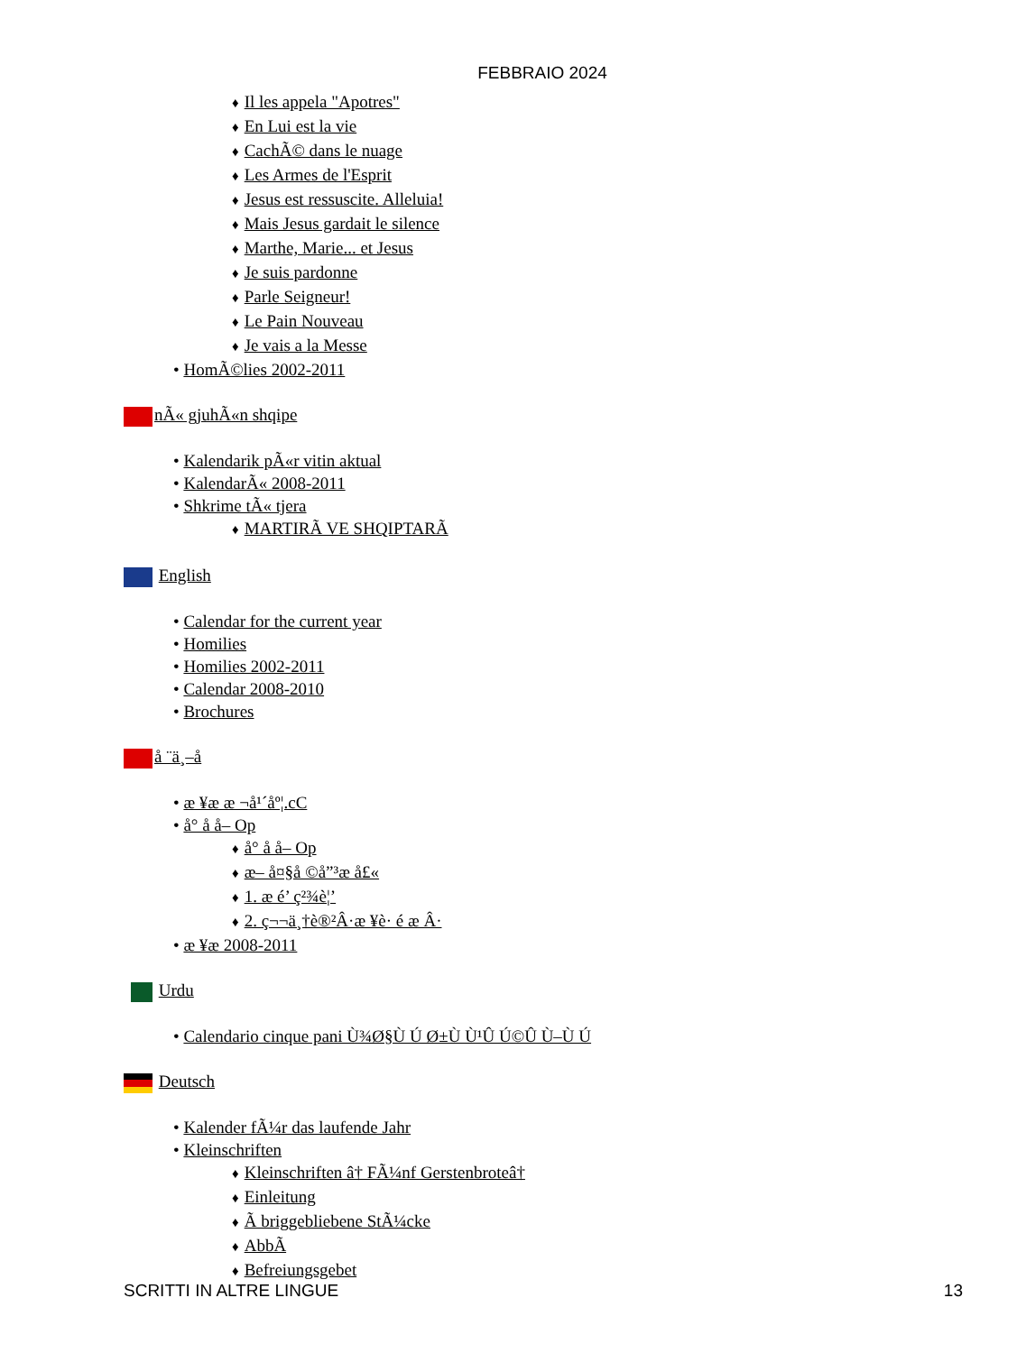FEBBRAIO 2024
♦ Il les appela "Apotres"
♦ En Lui est la vie
♦ CachÃ© dans le nuage
♦ Les Armes de l'Esprit
♦ Jesus est ressuscite. Alleluia!
♦ Mais Jesus gardait le silence
♦ Marthe, Marie... et Jesus
♦ Je suis pardonne
♦ Parle Seigneur!
♦ Le Pain Nouveau
♦ Je vais a la Messe
• HomÃ©lies 2002-2011
nÃ« gjuhÃ«n shqipe
• Kalendarik pÃ«r vitin aktual
• KalendarÃ« 2008-2011
• Shkrime tÃ« tjera
♦ MARTIRÃ VE SHQIPTARÃ
English
• Calendar for the current year
• Homilies
• Homilies 2002-2011
• Calendar 2008-2010
• Brochures
å ¨ä¸–å
• æ ¥æ æ ¬å¹´åº¦.cC
• å° å å– Op
♦ å° å å– Op
♦ æ– å¤§å ©å”³æ å£«
♦ 1. æ é’ ç²¾è¦’
♦ 2. ç¬¬ä¸†è®²Â·æ ¥è· é æ Â·
• æ ¥æ 2008-2011
Urdu
• Calendario cinque pani Ù¾Ø§Ù Ú Ø±Ù Ù¹Û Ú©Û Ù–Ù Ú
Deutsch
• Kalender fÃ¼r das laufende Jahr
• Kleinschriften
♦ Kleinschriften â† FÃ¼nf Gerstenbroteâ†
♦ Einleitung
♦ Ã briggebliebene StÃ¼cke
♦ AbbÃ
♦ Befreiungsgebet
SCRITTI IN ALTRE LINGUE 13